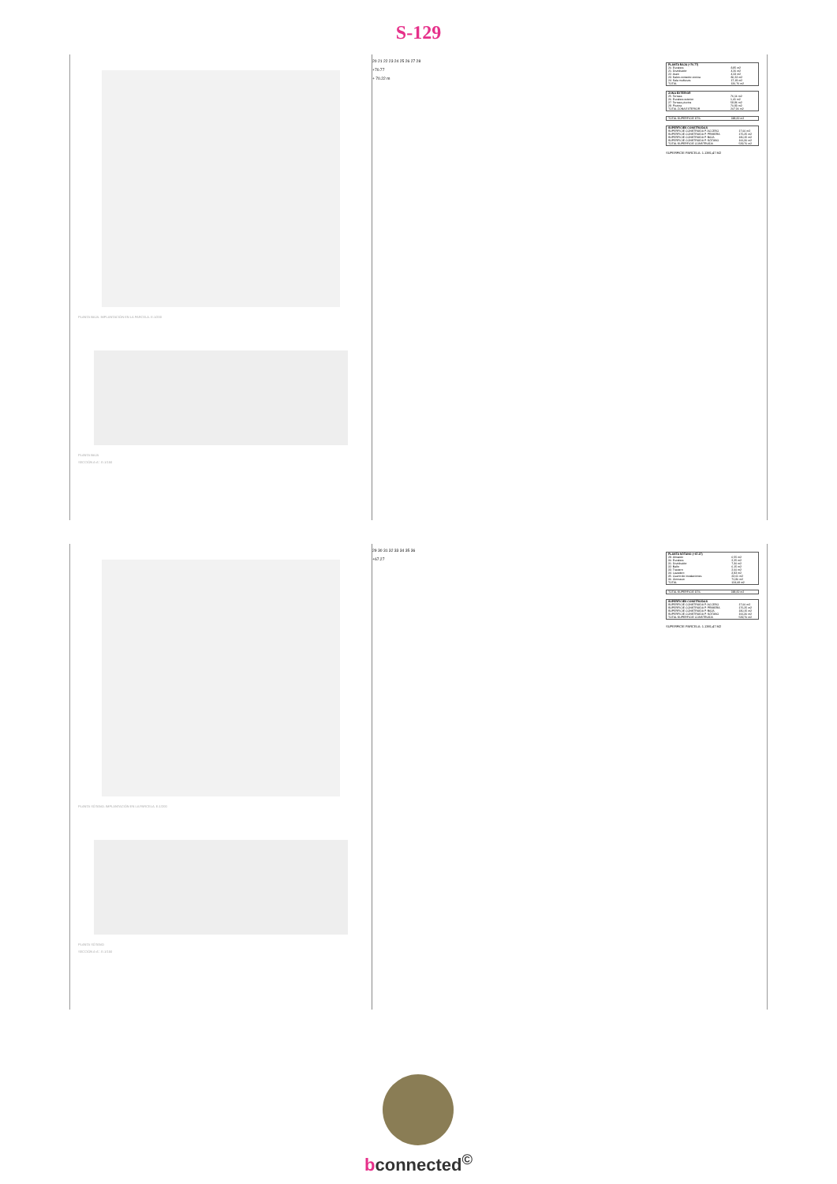S-129
PLANTA BAJA. IMPLANTACIÓN EN LA PARCELA. E:1/200
PLANTA BAJA
SECCIÓN A-A´. E:1/150
20 21 22 23 24 25 26 27 28
+70.77
+ 70.22 m
| PLANTA BAJA (+70.77) | |
| --- | --- |
| 20. Escalera | 8,85 m2 |
| 21. Distribuidor | 4,26 m2 |
| 22. Aseo | 4,23 m2 |
| 23. Salon-comedor-cocina | 86,23 m2 |
| 24. Sala multiusos | 17,19 m2 |
| TOTAL | 120,76 m2 |
| ZONA EXTERIOR | |
| --- | --- |
| 25. Terraza | 76,16 m2 |
| 26. Escalera exterior | 1,41 m2 |
| 27. Terraza piscina | 58,86 m2 |
| 28. Piscina | 70,93 m2 |
| TOTAL ZONA EXTERIOR | 207,36 m2 |
| TOTAL SUPERFICIE ÚTIL | 388,82 m2 |
| SUPERFICIES CONSTRUIDAS | |
| --- | --- |
| SUPERFICIE CONSTRUIDA P. ACCESO | 17,00 m2 |
| SUPERFICIE CONSTRUIDA P. PRIMERA | 176,25 m2 |
| SUPERFICIE CONSTRUIDA P. BAJA | 180,15 m2 |
| SUPERFICIE CONSTRUIDA P. SÓTANO | 166,30 m2 |
| TOTAL SUPERFICIE CONSTRUIDA | 539,70 m2 |
SUPERFICIE PARCELA: 1.1381,47 M2
PLANTA SÓTANO. IMPLANTACIÓN EN LA PARCELA. E:1/200
PLANTA SÓTANO
SECCIÓN A-A´. E:1/150
29 30 31 32 33 34 35 36
+67.27
| PLANTA SÓTANO (+67.27) | |
| --- | --- |
| 29. Almacén | 6,55 m2 |
| 30. Escalera | 2,25 m2 |
| 31. Distribuidor | 7,30 m2 |
| 32. Baño | 6,15 m2 |
| 33. Trastero | 2,60 m2 |
| 34. Lavadero | 3,83 m2 |
| 35. Cuarto de instalaciones | 23,61 m2 |
| 36. Gimnasio | 71,80 m2 |
| TOTAL | 124,09 m2 |
| TOTAL SUPERFICIE ÚTIL | 388,82 m2 |
| SUPERFICIES CONSTRUIDAS | |
| --- | --- |
| SUPERFICIE CONSTRUIDA P. ACCESO | 17,00 m2 |
| SUPERFICIE CONSTRUIDA P. PRIMERA | 176,25 m2 |
| SUPERFICIE CONSTRUIDA P. BAJA | 180,15 m2 |
| SUPERFICIE CONSTRUIDA P. SÓTANO | 166,30 m2 |
| TOTAL SUPERFICIE CONSTRUIDA | 539,70 m2 |
SUPERFICIE PARCELA: 1.1381,47 M2
bconnected<sup>©</sup>